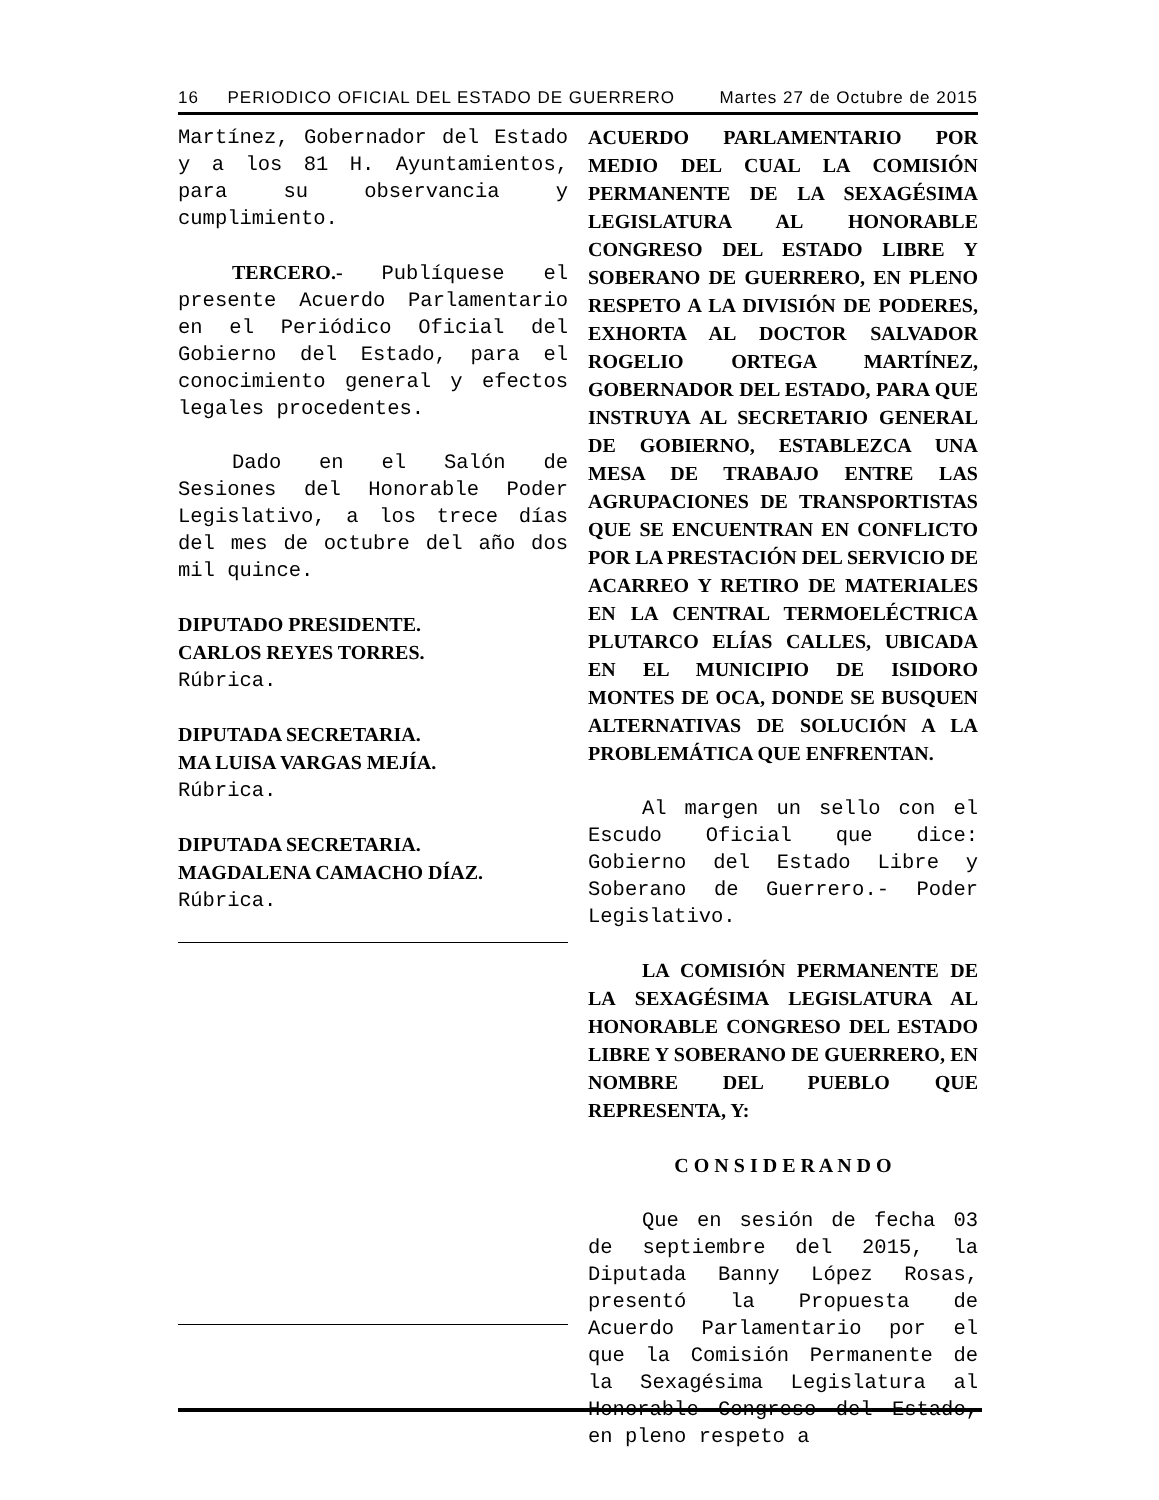16 PERIODICO OFICIAL DEL ESTADO DE GUERRERO Martes 27 de Octubre de 2015
Martínez, Gobernador del Estado y a los 81 H. Ayuntamientos, para su observancia y cumplimiento.
TERCERO.- Publíquese el presente Acuerdo Parlamentario en el Periódico Oficial del Gobierno del Estado, para el conocimiento general y efectos legales procedentes.
Dado en el Salón de Sesiones del Honorable Poder Legislativo, a los trece días del mes de octubre del año dos mil quince.
DIPUTADO PRESIDENTE.
CARLOS REYES TORRES.
Rúbrica.
DIPUTADA SECRETARIA.
MA LUISA VARGAS MEJÍA.
Rúbrica.
DIPUTADA SECRETARIA.
MAGDALENA CAMACHO DÍAZ.
Rúbrica.
ACUERDO PARLAMENTARIO POR MEDIO DEL CUAL LA COMISIÓN PERMANENTE DE LA SEXAGÉSIMA LEGISLATURA AL HONORABLE CONGRESO DEL ESTADO LIBRE Y SOBERANO DE GUERRERO, EN PLENO RESPETO A LA DIVISIÓN DE PODERES, EXHORTA AL DOCTOR SALVADOR ROGELIO ORTEGA MARTÍNEZ, GOBERNADOR DEL ESTADO, PARA QUE INSTRUYA AL SECRETARIO GENERAL DE GOBIERNO, ESTABLEZCA UNA MESA DE TRABAJO ENTRE LAS AGRUPACIONES DE TRANSPORTISTAS QUE SE ENCUENTRAN EN CONFLICTO POR LA PRESTACIÓN DEL SERVICIO DE ACARREO Y RETIRO DE MATERIALES EN LA CENTRAL TERMOELÉCTRICA PLUTARCO ELÍAS CALLES, UBICADA EN EL MUNICIPIO DE ISIDORO MONTES DE OCA, DONDE SE BUSQUEN ALTERNATIVAS DE SOLUCIÓN A LA PROBLEMÁTICA QUE ENFRENTAN.
Al margen un sello con el Escudo Oficial que dice: Gobierno del Estado Libre y Soberano de Guerrero.- Poder Legislativo.
LA COMISIÓN PERMANENTE DE LA SEXAGÉSIMA LEGISLATURA AL HONORABLE CONGRESO DEL ESTADO LIBRE Y SOBERANO DE GUERRERO, EN NOMBRE DEL PUEBLO QUE REPRESENTA, Y:
C O N S I D E R A N D O
Que en sesión de fecha 03 de septiembre del 2015, la Diputada Banny López Rosas, presentó la Propuesta de Acuerdo Parlamentario por el que la Comisión Permanente de la Sexagésima Legislatura al Honorable Congreso del Estado, en pleno respeto a